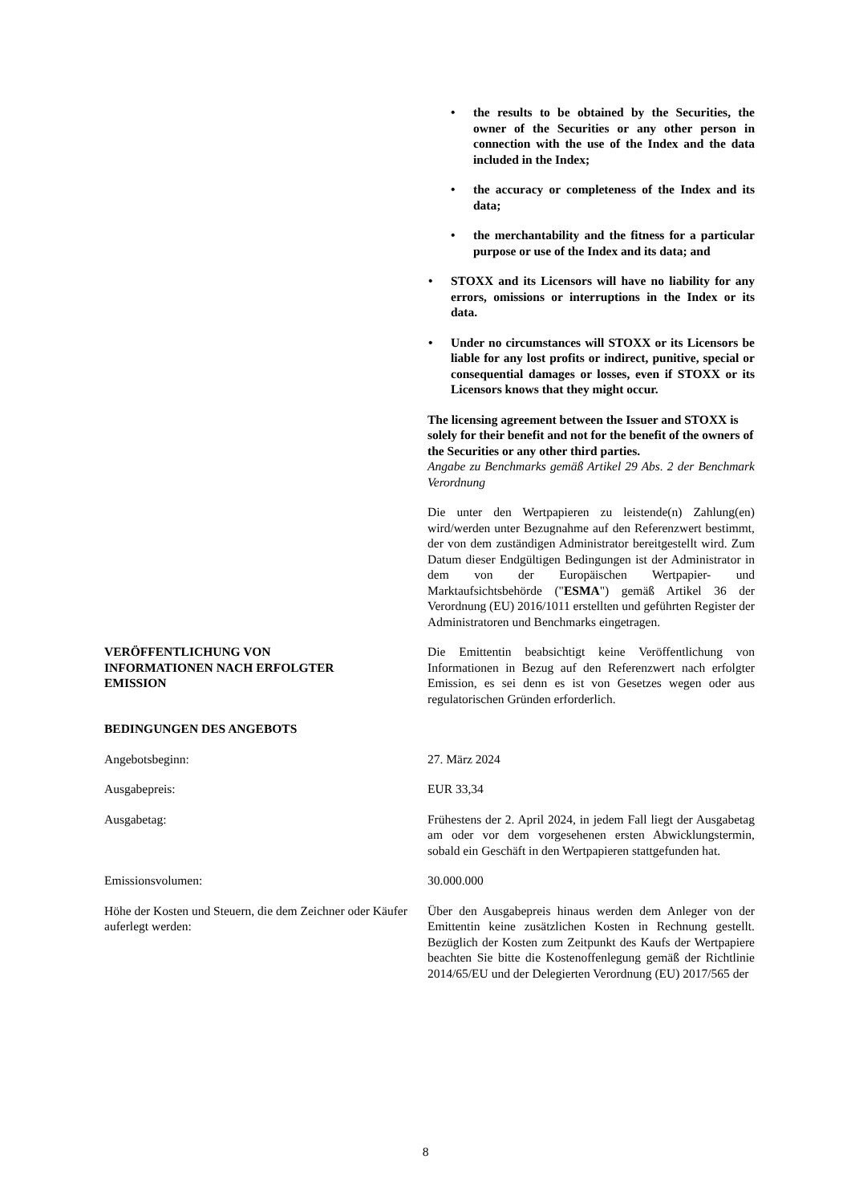the results to be obtained by the Securities, the owner of the Securities or any other person in connection with the use of the Index and the data included in the Index;
the accuracy or completeness of the Index and its data;
the merchantability and the fitness for a particular purpose or use of the Index and its data; and
STOXX and its Licensors will have no liability for any errors, omissions or interruptions in the Index or its data.
Under no circumstances will STOXX or its Licensors be liable for any lost profits or indirect, punitive, special or consequential damages or losses, even if STOXX or its Licensors knows that they might occur.
The licensing agreement between the Issuer and STOXX is solely for their benefit and not for the benefit of the owners of the Securities or any other third parties.
Angabe zu Benchmarks gemäß Artikel 29 Abs. 2 der Benchmark Verordnung
Die unter den Wertpapieren zu leistende(n) Zahlung(en) wird/werden unter Bezugnahme auf den Referenzwert bestimmt, der von dem zuständigen Administrator bereitgestellt wird. Zum Datum dieser Endgültigen Bedingungen ist der Administrator in dem von der Europäischen Wertpapier- und Marktaufsichtsbehörde ("ESMA") gemäß Artikel 36 der Verordnung (EU) 2016/1011 erstellten und geführten Register der Administratoren und Benchmarks eingetragen.
VERÖFFENTLICHUNG VON
INFORMATIONEN NACH ERFOLGTER
EMISSION
Die Emittentin beabsichtigt keine Veröffentlichung von Informationen in Bezug auf den Referenzwert nach erfolgter Emission, es sei denn es ist von Gesetzes wegen oder aus regulatorischen Gründen erforderlich.
BEDINGUNGEN DES ANGEBOTS
Angebotsbeginn: 27. März 2024
Ausgabepreis: EUR 33,34
Ausgabetag: Frühestens der 2. April 2024, in jedem Fall liegt der Ausgabetag am oder vor dem vorgesehenen ersten Abwicklungstermin, sobald ein Geschäft in den Wertpapieren stattgefunden hat.
Emissionsvolumen: 30.000.000
Höhe der Kosten und Steuern, die dem Zeichner oder Käufer auferlegt werden:
Über den Ausgabepreis hinaus werden dem Anleger von der Emittentin keine zusätzlichen Kosten in Rechnung gestellt. Bezüglich der Kosten zum Zeitpunkt des Kaufs der Wertpapiere beachten Sie bitte die Kostenoffenlegung gemäß der Richtlinie 2014/65/EU und der Delegierten Verordnung (EU) 2017/565 der
8